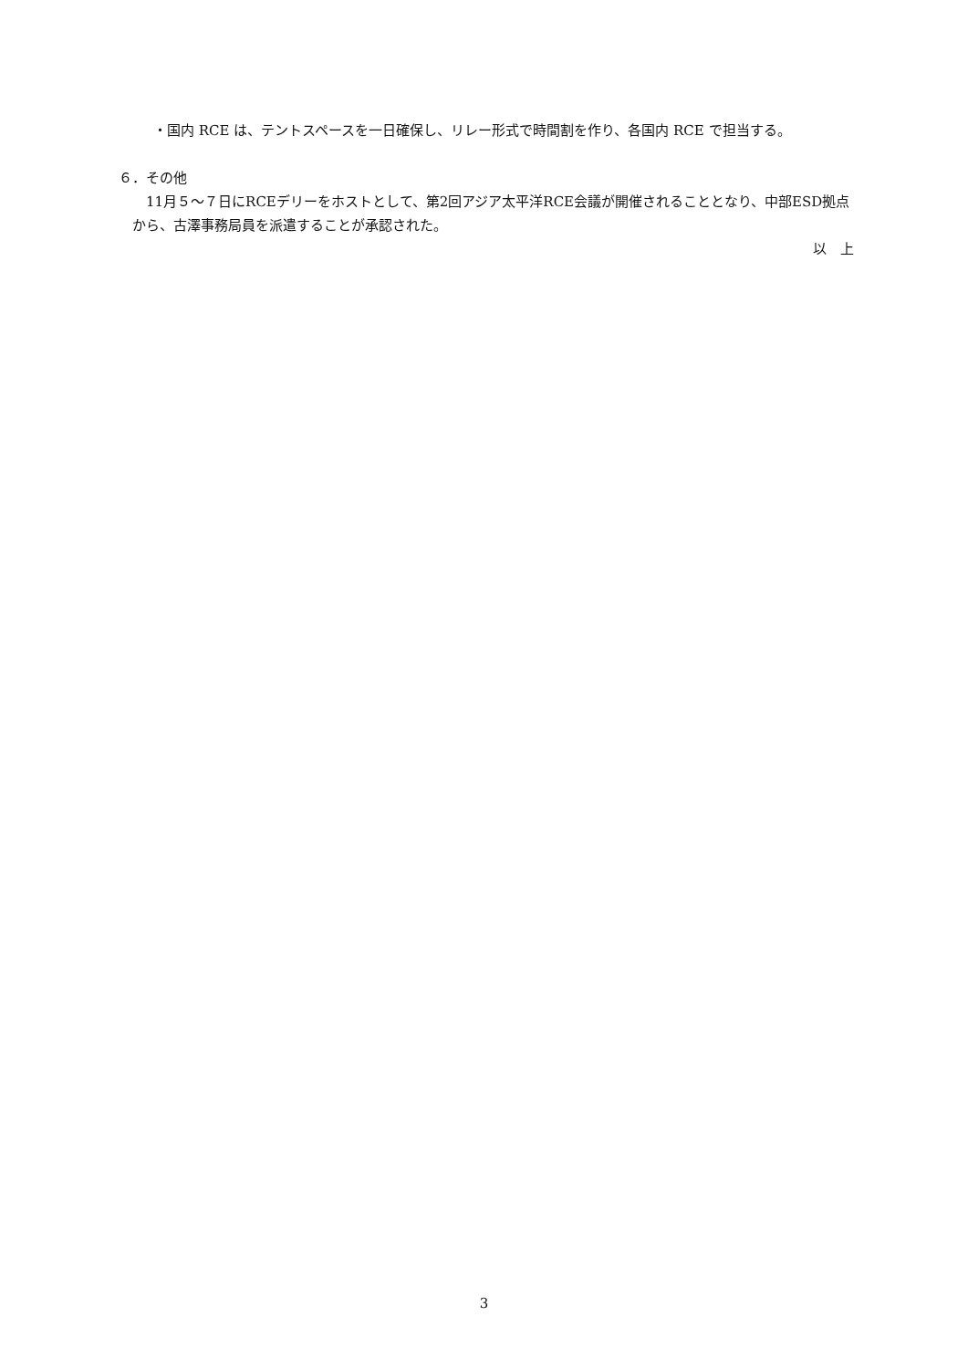・国内 RCE は、テントスペースを一日確保し、リレー形式で時間割を作り、各国内 RCE で担当する。
６．その他
11月５～７日にRCEデリーをホストとして、第2回アジア太平洋RCE会議が開催されることとなり、中部ESD拠点から、古澤事務局員を派遣することが承認された。
以　上
3